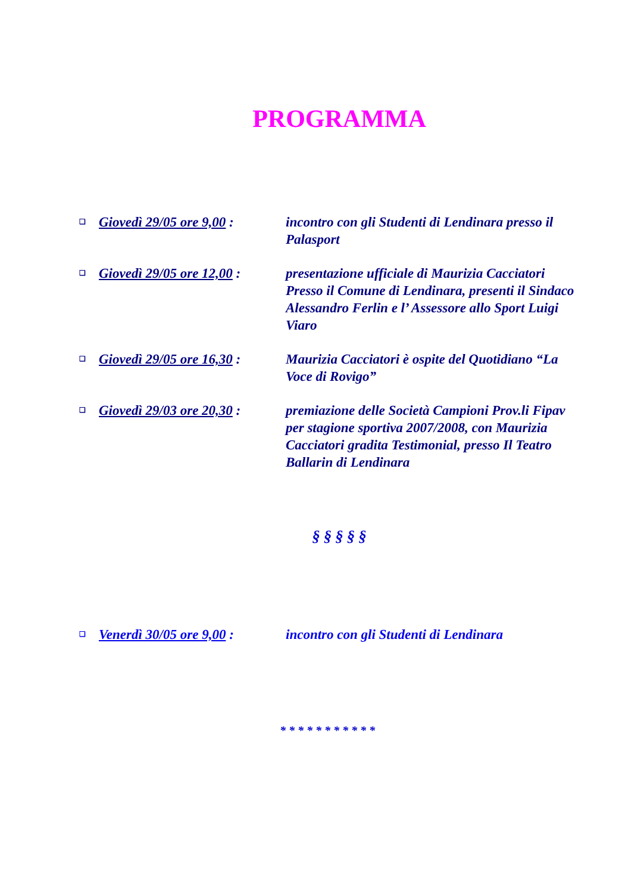PROGRAMMA
❑ Giovedì 29/05 ore 9,00 : incontro con gli Studenti di Lendinara presso il Palasport
❑ Giovedì 29/05 ore 12,00 : presentazione ufficiale di Maurizia Cacciatori Presso il Comune di Lendinara, presenti il Sindaco Alessandro Ferlin e l’ Assessore allo Sport Luigi Viaro
❑ Giovedì 29/05 ore 16,30 : Maurizia Cacciatori è ospite del Quotidiano “La Voce di Rovigo”
❑ Giovedì 29/03 ore 20,30 : premiazione delle Società Campioni Prov.li Fipav per stagione sportiva 2007/2008, con Maurizia Cacciatori gradita Testimonial, presso Il Teatro Ballarin di Lendinara
§ § § § §
❑ Venerdì 30/05 ore 9,00 : incontro con gli Studenti di Lendinara
* * * * * * * * * * *